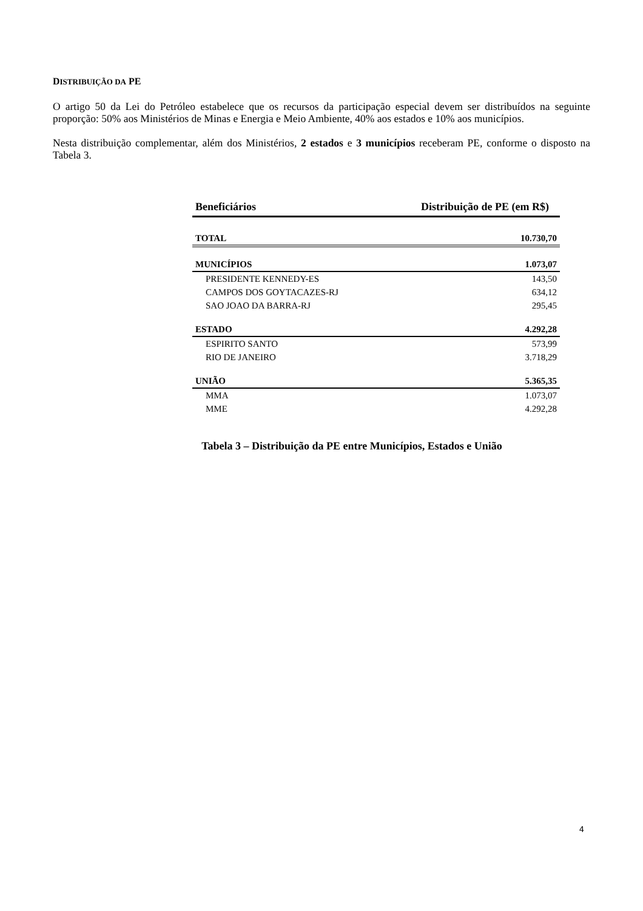DISTRIBUIÇÃO DA PE
O artigo 50 da Lei do Petróleo estabelece que os recursos da participação especial devem ser distribuídos na seguinte proporção: 50% aos Ministérios de Minas e Energia e Meio Ambiente, 40% aos estados e 10% aos municípios.
Nesta distribuição complementar, além dos Ministérios, 2 estados e 3 municípios receberam PE, conforme o disposto na Tabela 3.
| Beneficiários | Distribuição de PE (em R$) |
| --- | --- |
| TOTAL | 10.730,70 |
| MUNICÍPIOS | 1.073,07 |
| PRESIDENTE KENNEDY-ES | 143,50 |
| CAMPOS DOS GOYTACAZES-RJ | 634,12 |
| SAO JOAO DA BARRA-RJ | 295,45 |
| ESTADO | 4.292,28 |
| ESPIRITO SANTO | 573,99 |
| RIO DE JANEIRO | 3.718,29 |
| UNIÃO | 5.365,35 |
| MMA | 1.073,07 |
| MME | 4.292,28 |
Tabela 3 – Distribuição da PE entre Municípios, Estados e União
4